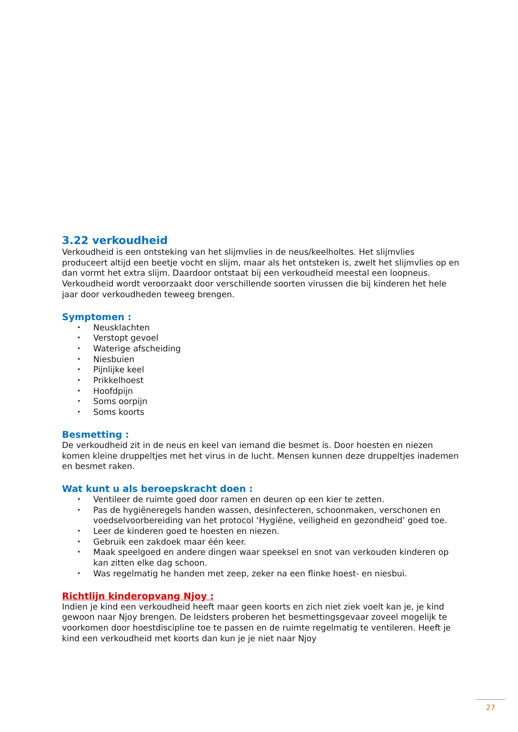3.22 verkoudheid
Verkoudheid is een ontsteking van het slijmvlies in de neus/keelholtes. Het slijmvlies produceert altijd een beetje vocht en slijm, maar als het ontsteken is, zwelt het slijmvlies op en dan vormt het extra slijm. Daardoor ontstaat bij een verkoudheid meestal een loopneus. Verkoudheid wordt veroorzaakt door verschillende soorten virussen die bij kinderen het hele jaar door verkoudheden teweeg brengen.
Symptomen :
• Neusklachten
• Verstopt gevoel
• Waterige afscheiding
• Niesbuien
• Pijnlijke keel
• Prikkelhoest
• Hoofdpijn
• Soms oorpijn
• Soms koorts
Besmetting :
De verkoudheid zit in de neus en keel van iemand die besmet is. Door hoesten en niezen komen kleine druppeltjes met het virus in de lucht. Mensen kunnen deze druppeltjes inademen en besmet raken.
Wat kunt u als beroepskracht doen :
• Ventileer de ruimte goed door ramen en deuren op een kier te zetten.
• Pas de hygiëneregels handen wassen, desinfecteren, schoonmaken, verschonen en voedselvoorbereiding van het protocol ‘Hygiëne, veiligheid en gezondheid’ goed toe.
• Leer de kinderen goed te hoesten en niezen.
• Gebruik een zakdoek maar één keer.
• Maak speelgoed en andere dingen waar speeksel en snot van verkouden kinderen op kan zitten elke dag schoon.
• Was regelmatig he handen met zeep, zeker na een flinke hoest- en niesbui.
Richtlijn kinderopvang Njoy :
Indien je kind een verkoudheid heeft maar geen koorts en zich niet ziek voelt kan je, je kind gewoon naar Njoy brengen. De leidsters proberen het besmettingsgevaar zoveel mogelijk te voorkomen door hoestdiscipline toe te passen en de ruimte regelmatig te ventileren. Heeft je kind een verkoudheid met koorts dan kun je je niet naar Njoy
27